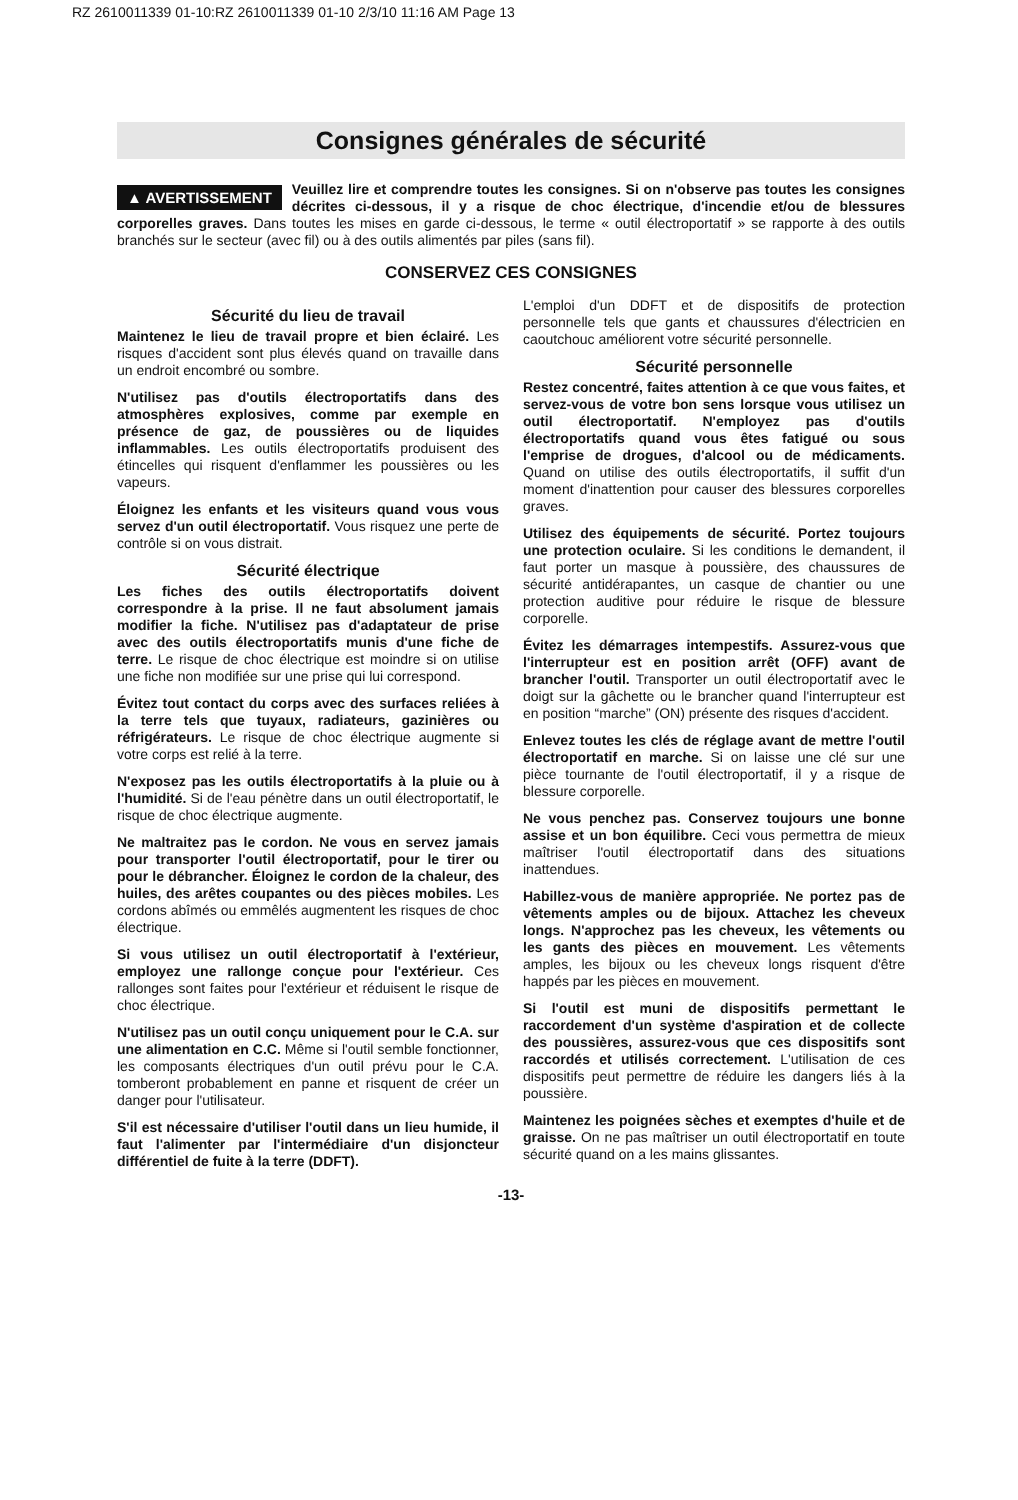RZ 2610011339 01-10:RZ 2610011339 01-10 2/3/10 11:16 AM Page 13
Consignes générales de sécurité
▲ AVERTISSEMENT Veuillez lire et comprendre toutes les consignes. Si on n'observe pas toutes les consignes décrites ci-dessous, il y a risque de choc électrique, d'incendie et/ou de blessures corporelles graves. Dans toutes les mises en garde ci-dessous, le terme « outil électroportatif » se rapporte à des outils branchés sur le secteur (avec fil) ou à des outils alimentés par piles (sans fil).
CONSERVEZ CES CONSIGNES
Sécurité du lieu de travail
Maintenez le lieu de travail propre et bien éclairé. Les risques d'accident sont plus élevés quand on travaille dans un endroit encombré ou sombre.
N'utilisez pas d'outils électroportatifs dans des atmosphères explosives, comme par exemple en présence de gaz, de poussières ou de liquides inflammables. Les outils électroportatifs produisent des étincelles qui risquent d'enflammer les poussières ou les vapeurs.
Éloignez les enfants et les visiteurs quand vous vous servez d'un outil électroportatif. Vous risquez une perte de contrôle si on vous distrait.
Sécurité électrique
Les fiches des outils électroportatifs doivent correspondre à la prise. Il ne faut absolument jamais modifier la fiche. N'utilisez pas d'adaptateur de prise avec des outils électroportatifs munis d'une fiche de terre. Le risque de choc électrique est moindre si on utilise une fiche non modifiée sur une prise qui lui correspond.
Évitez tout contact du corps avec des surfaces reliées à la terre tels que tuyaux, radiateurs, gazinières ou réfrigérateurs. Le risque de choc électrique augmente si votre corps est relié à la terre.
N'exposez pas les outils électroportatifs à la pluie ou à l'humidité. Si de l'eau pénètre dans un outil électroportatif, le risque de choc électrique augmente.
Ne maltraitez pas le cordon. Ne vous en servez jamais pour transporter l'outil électroportatif, pour le tirer ou pour le débrancher. Éloignez le cordon de la chaleur, des huiles, des arêtes coupantes ou des pièces mobiles. Les cordons abîmés ou emmêlés augmentent les risques de choc électrique.
Si vous utilisez un outil électroportatif à l'extérieur, employez une rallonge conçue pour l'extérieur. Ces rallonges sont faites pour l'extérieur et réduisent le risque de choc électrique.
N'utilisez pas un outil conçu uniquement pour le C.A. sur une alimentation en C.C. Même si l'outil semble fonctionner, les composants électriques d'un outil prévu pour le C.A. tomberont probablement en panne et risquent de créer un danger pour l'utilisateur.
S'il est nécessaire d'utiliser l'outil dans un lieu humide, il faut l'alimenter par l'intermédiaire d'un disjoncteur différentiel de fuite à la terre (DDFT).
L'emploi d'un DDFT et de dispositifs de protection personnelle tels que gants et chaussures d'électricien en caoutchouc améliorent votre sécurité personnelle.
Sécurité personnelle
Restez concentré, faites attention à ce que vous faites, et servez-vous de votre bon sens lorsque vous utilisez un outil électroportatif. N'employez pas d'outils électroportatifs quand vous êtes fatigué ou sous l'emprise de drogues, d'alcool ou de médicaments. Quand on utilise des outils électroportatifs, il suffit d'un moment d'inattention pour causer des blessures corporelles graves.
Utilisez des équipements de sécurité. Portez toujours une protection oculaire. Si les conditions le demandent, il faut porter un masque à poussière, des chaussures de sécurité antidérapantes, un casque de chantier ou une protection auditive pour réduire le risque de blessure corporelle.
Évitez les démarrages intempestifs. Assurez-vous que l'interrupteur est en position arrêt (OFF) avant de brancher l'outil. Transporter un outil électroportatif avec le doigt sur la gâchette ou le brancher quand l'interrupteur est en position “marche” (ON) présente des risques d'accident.
Enlevez toutes les clés de réglage avant de mettre l'outil électroportatif en marche. Si on laisse une clé sur une pièce tournante de l'outil électroportatif, il y a risque de blessure corporelle.
Ne vous penchez pas. Conservez toujours une bonne assise et un bon équilibre. Ceci vous permettra de mieux maîtriser l'outil électroportatif dans des situations inattendues.
Habillez-vous de manière appropriée. Ne portez pas de vêtements amples ou de bijoux. Attachez les cheveux longs. N'approchez pas les cheveux, les vêtements ou les gants des pièces en mouvement. Les vêtements amples, les bijoux ou les cheveux longs risquent d'être happés par les pièces en mouvement.
Si l'outil est muni de dispositifs permettant le raccordement d'un système d'aspiration et de collecte des poussières, assurez-vous que ces dispositifs sont raccordés et utilisés correctement. L'utilisation de ces dispositifs peut permettre de réduire les dangers liés à la poussière.
Maintenez les poignées sèches et exemptes d'huile et de graisse. On ne pas maîtriser un outil électroportatif en toute sécurité quand on a les mains glissantes.
-13-